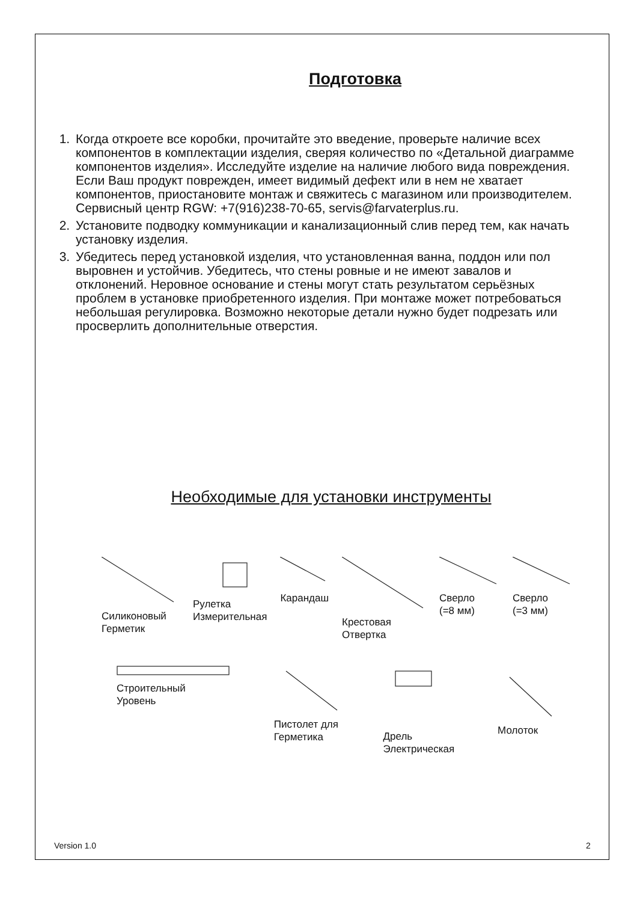Подготовка
1. Когда откроете все коробки, прочитайте это введение, проверьте наличие всех компонентов в комплектации изделия, сверяя количество по «Детальной диаграмме компонентов изделия». Исследуйте изделие на наличие любого вида повреждения. Если Ваш продукт поврежден, имеет видимый дефект или в нем не хватает компонентов, приостановите монтаж и свяжитесь с магазином или производителем. Сервисный центр RGW: +7(916)238-70-65, servis@farvaterplus.ru.
2. Установите подводку коммуникации и канализационный слив перед тем, как начать установку изделия.
3. Убедитесь перед установкой изделия, что установленная ванна, поддон или пол выровнен и устойчив. Убедитесь, что стены ровные и не имеют завалов и отклонений. Неровное основание и стены могут стать результатом серьёзных проблем в установке приобретенного изделия. При монтаже может потребоваться небольшая регулировка. Возможно некоторые детали нужно будет подрезать или просверлить дополнительные отверстия.
Необходимые для установки инструменты
Силиконовый
Герметик
Рулетка
Измерительная
Карандаш Крестовая
Отвертка
Сверло
(=8 мм)
Сверло
(=3 мм)
Строительный
Уровень
Пистолет для
Герметика
Дрель
Электрическая
Молоток
Version 1.0 2